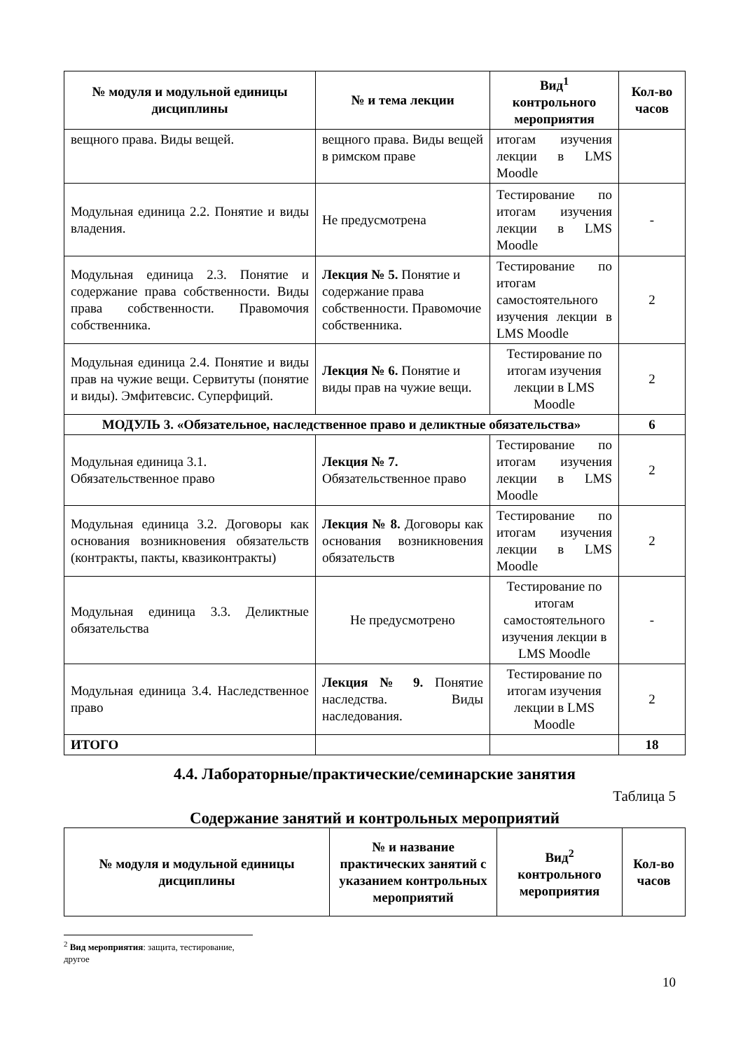| № модуля и модульной единицы дисциплины | № и тема лекции | Вид<sup>1</sup> контрольного мероприятия | Кол-во часов |
| --- | --- | --- | --- |
| вещного права. Виды вещей. | вещного права. Виды вещей в римском праве | итогам изучения лекции в LMS Moodle | |
| Модульная единица 2.2. Понятие и виды владения. | Не предусмотрена | Тестирование по итогам изучения лекции в LMS Moodle | - |
| Модульная единица 2.3. Понятие и содержание права собственности. Виды права собственности. Правомочия собственника. | Лекция № 5. Понятие и содержание права собственности. Правомочие собственника. | Тестирование по итогам самостоятельного изучения лекции в LMS Moodle | 2 |
| Модульная единица 2.4. Понятие и виды прав на чужие вещи. Сервитуты (понятие и виды). Эмфитевсис. Суперфиций. | Лекция № 6. Понятие и виды прав на чужие вещи. | Тестирование по итогам изучения лекции в LMS Moodle | 2 |
| МОДУЛЬ 3. «Обязательное, наследственное право и деликтные обязательства» | | | 6 |
| Модульная единица 3.1. Обязательственное право | Лекция № 7. Обязательственное право | Тестирование по итогам изучения лекции в LMS Moodle | 2 |
| Модульная единица 3.2. Договоры как основания возникновения обязательств (контракты, пакты, квазиконтракты) | Лекция № 8. Договоры как основания возникновения обязательств | Тестирование по итогам изучения лекции в LMS Moodle | 2 |
| Модульная единица 3.3. Деликтные обязательства | Не предусмотрено | Тестирование по итогам самостоятельного изучения лекции в LMS Moodle | - |
| Модульная единица 3.4. Наследственное право | Лекция № 9. Понятие наследства. Виды наследования. | Тестирование по итогам изучения лекции в LMS Moodle | 2 |
| ИТОГО | | | 18 |
4.4. Лабораторные/практические/семинарские занятия
Таблица 5
Содержание занятий и контрольных мероприятий
| № модуля и модульной единицы дисциплины | № и название практических занятий с указанием контрольных мероприятий | Вид<sup>2</sup> контрольного мероприятия | Кол-во часов |
| --- | --- | --- | --- |
<sup>2</sup> Вид мероприятия: защита, тестирование, другое
10